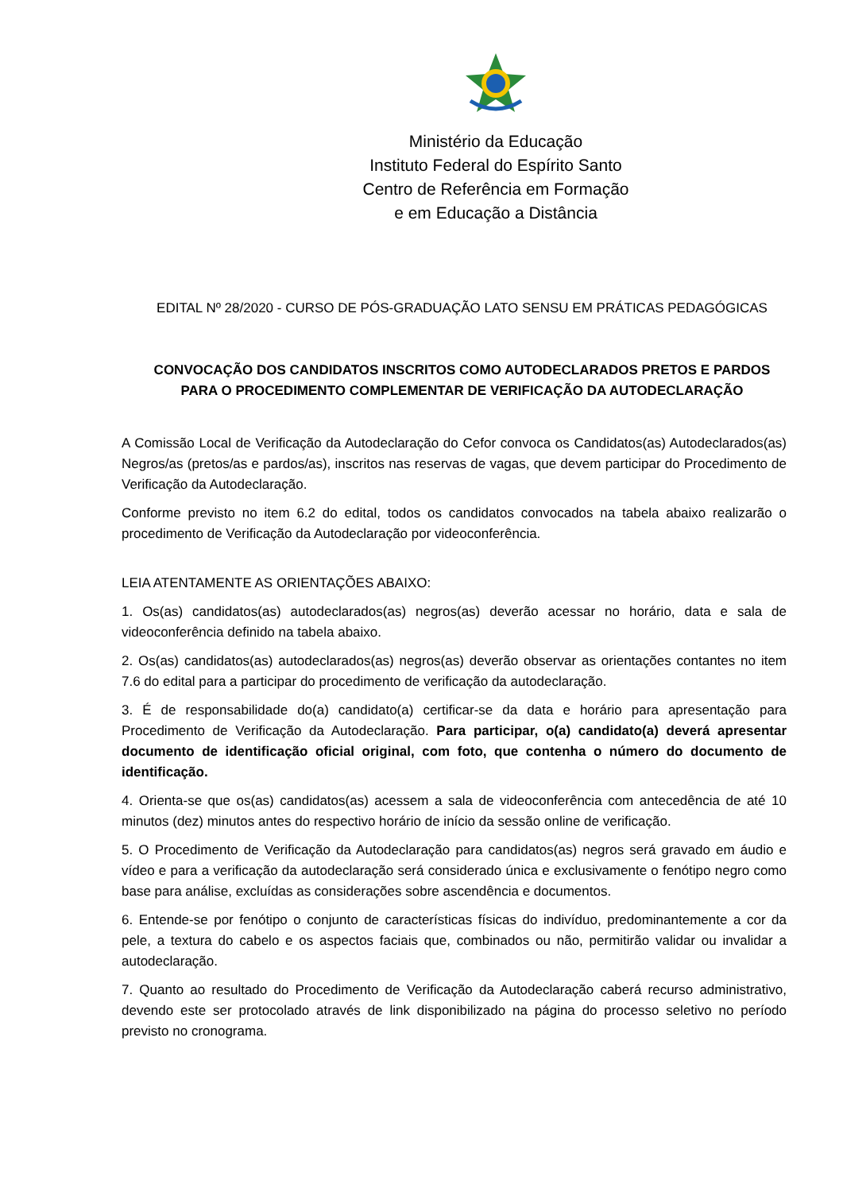Ministério da Educação
Instituto Federal do Espírito Santo
Centro de Referência em Formação
e em Educação a Distância
EDITAL Nº 28/2020 - CURSO DE PÓS-GRADUAÇÃO LATO SENSU EM PRÁTICAS PEDAGÓGICAS
CONVOCAÇÃO DOS CANDIDATOS INSCRITOS COMO AUTODECLARADOS PRETOS E PARDOS
PARA O PROCEDIMENTO COMPLEMENTAR DE VERIFICAÇÃO DA AUTODECLARAÇÃO
A Comissão Local de Verificação da Autodeclaração do Cefor convoca os Candidatos(as) Autodeclarados(as) Negros/as (pretos/as e pardos/as), inscritos nas reservas de vagas, que devem participar do Procedimento de Verificação da Autodeclaração.
Conforme previsto no item 6.2 do edital, todos os candidatos convocados na tabela abaixo realizarão o procedimento de Verificação da Autodeclaração por videoconferência.
LEIA ATENTAMENTE AS ORIENTAÇÕES ABAIXO:
1. Os(as) candidatos(as) autodeclarados(as) negros(as) deverão acessar no horário, data e sala de videoconferência definido na tabela abaixo.
2. Os(as) candidatos(as) autodeclarados(as) negros(as) deverão observar as orientações contantes no item 7.6 do edital para a participar do procedimento de verificação da autodeclaração.
3. É de responsabilidade do(a) candidato(a) certificar-se da data e horário para apresentação para Procedimento de Verificação da Autodeclaração. Para participar, o(a) candidato(a) deverá apresentar documento de identificação oficial original, com foto, que contenha o número do documento de identificação.
4. Orienta-se que os(as) candidatos(as) acessem a sala de videoconferência com antecedência de até 10 minutos (dez) minutos antes do respectivo horário de início da sessão online de verificação.
5. O Procedimento de Verificação da Autodeclaração para candidatos(as) negros será gravado em áudio e vídeo e para a verificação da autodeclaração será considerado única e exclusivamente o fenótipo negro como base para análise, excluídas as considerações sobre ascendência e documentos.
6. Entende-se por fenótipo o conjunto de características físicas do indivíduo, predominantemente a cor da pele, a textura do cabelo e os aspectos faciais que, combinados ou não, permitirão validar ou invalidar a autodeclaração.
7. Quanto ao resultado do Procedimento de Verificação da Autodeclaração caberá recurso administrativo, devendo este ser protocolado através de link disponibilizado na página do processo seletivo no período previsto no cronograma.